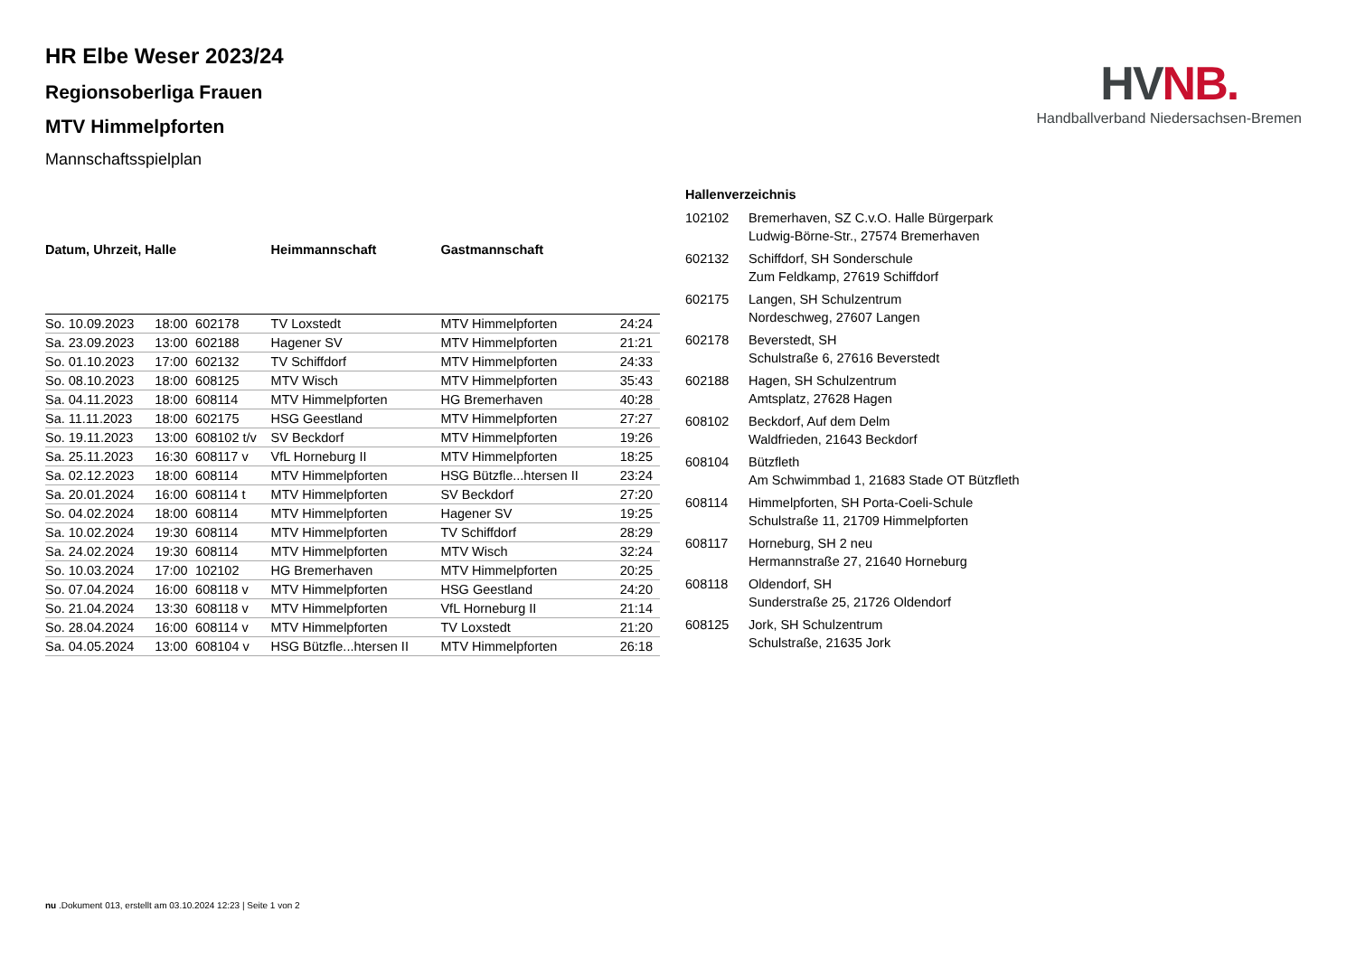HV NB.
Handballverband Niedersachsen-Bremen
HR Elbe Weser 2023/24
Regionsoberliga Frauen
MTV Himmelpforten
Mannschaftsspielplan
| Datum, Uhrzeit, Halle | | | Heimmannschaft | Gastmannschaft | |
| --- | --- | --- | --- | --- | --- |
| So. 10.09.2023 | 18:00 | 602178 | TV Loxstedt | MTV Himmelpforten | 24:24 |
| Sa. 23.09.2023 | 13:00 | 602188 | Hagener SV | MTV Himmelpforten | 21:21 |
| So. 01.10.2023 | 17:00 | 602132 | TV Schiffdorf | MTV Himmelpforten | 24:33 |
| So. 08.10.2023 | 18:00 | 608125 | MTV Wisch | MTV Himmelpforten | 35:43 |
| Sa. 04.11.2023 | 18:00 | 608114 | MTV Himmelpforten | HG Bremerhaven | 40:28 |
| Sa. 11.11.2023 | 18:00 | 602175 | HSG Geestland | MTV Himmelpforten | 27:27 |
| So. 19.11.2023 | 13:00 | 608102 t/v | SV Beckdorf | MTV Himmelpforten | 19:26 |
| Sa. 25.11.2023 | 16:30 | 608117 v | VfL Horneburg II | MTV Himmelpforten | 18:25 |
| Sa. 02.12.2023 | 18:00 | 608114 | MTV Himmelpforten | HSG Bützfle...htersen II | 23:24 |
| Sa. 20.01.2024 | 16:00 | 608114 t | MTV Himmelpforten | SV Beckdorf | 27:20 |
| So. 04.02.2024 | 18:00 | 608114 | MTV Himmelpforten | Hagener SV | 19:25 |
| Sa. 10.02.2024 | 19:30 | 608114 | MTV Himmelpforten | TV Schiffdorf | 28:29 |
| Sa. 24.02.2024 | 19:30 | 608114 | MTV Himmelpforten | MTV Wisch | 32:24 |
| So. 10.03.2024 | 17:00 | 102102 | HG Bremerhaven | MTV Himmelpforten | 20:25 |
| So. 07.04.2024 | 16:00 | 608118 v | MTV Himmelpforten | HSG Geestland | 24:20 |
| So. 21.04.2024 | 13:30 | 608118 v | MTV Himmelpforten | VfL Horneburg II | 21:14 |
| So. 28.04.2024 | 16:00 | 608114 v | MTV Himmelpforten | TV Loxstedt | 21:20 |
| Sa. 04.05.2024 | 13:00 | 608104 v | HSG Bützfle...htersen II | MTV Himmelpforten | 26:18 |
| Hallenverzeichnis | |
| --- | --- |
| 102102 | Bremerhaven, SZ C.v.O. Halle Bürgerpark Ludwig-Börne-Str., 27574 Bremerhaven |
| 602132 | Schiffdorf, SH Sonderschule Zum Feldkamp, 27619 Schiffdorf |
| 602175 | Langen, SH Schulzentrum Nordeschweg, 27607 Langen |
| 602178 | Beverstedt, SH Schulstraße 6, 27616 Beverstedt |
| 602188 | Hagen, SH Schulzentrum Amtsplatz, 27628 Hagen |
| 608102 | Beckdorf, Auf dem Delm Waldfrieden, 21643 Beckdorf |
| 608104 | Bützfleth Am Schwimmbad 1, 21683 Stade OT Bützfleth |
| 608114 | Himmelpforten, SH Porta-Coeli-Schule Schulstraße 11, 21709 Himmelpforten |
| 608117 | Horneburg, SH 2 neu Hermannstraße 27, 21640 Horneburg |
| 608118 | Oldendorf, SH Sunderstraße 25, 21726 Oldendorf |
| 608125 | Jork, SH Schulzentrum Schulstraße, 21635 Jork |
nu .Dokument 013, erstellt am 03.10.2024 12:23 | Seite 1 von 2